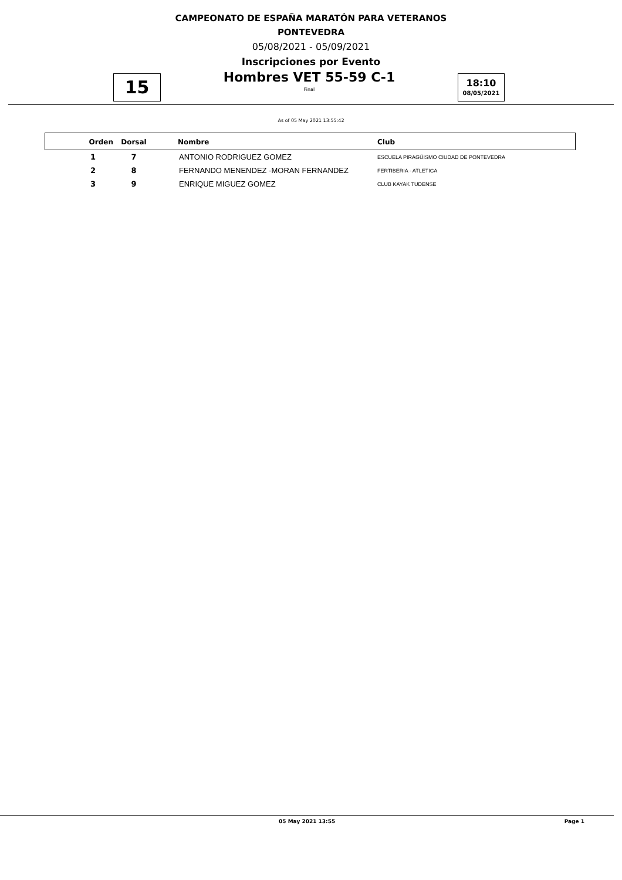CAMPEONATO DE ESPAÑA MARATÓN PARA VETERANOS
PONTEVEDRA
05/08/2021 - 05/09/2021
Inscripciones por Evento
15
Hombres VET 55-59 C-1
Final
18:10
08/05/2021
As of 05 May 2021 13:55:42
| Orden | Dorsal | Nombre | Club |
| --- | --- | --- | --- |
| 1 | 7 | ANTONIO RODRIGUEZ GOMEZ | ESCUELA PIRAGÜISMO CIUDAD DE PONTEVEDRA |
| 2 | 8 | FERNANDO MENENDEZ -MORAN FERNANDEZ | FERTIBERIA - ATLETICA |
| 3 | 9 | ENRIQUE MIGUEZ GOMEZ | CLUB KAYAK TUDENSE |
05 May 2021 13:55 Page 1